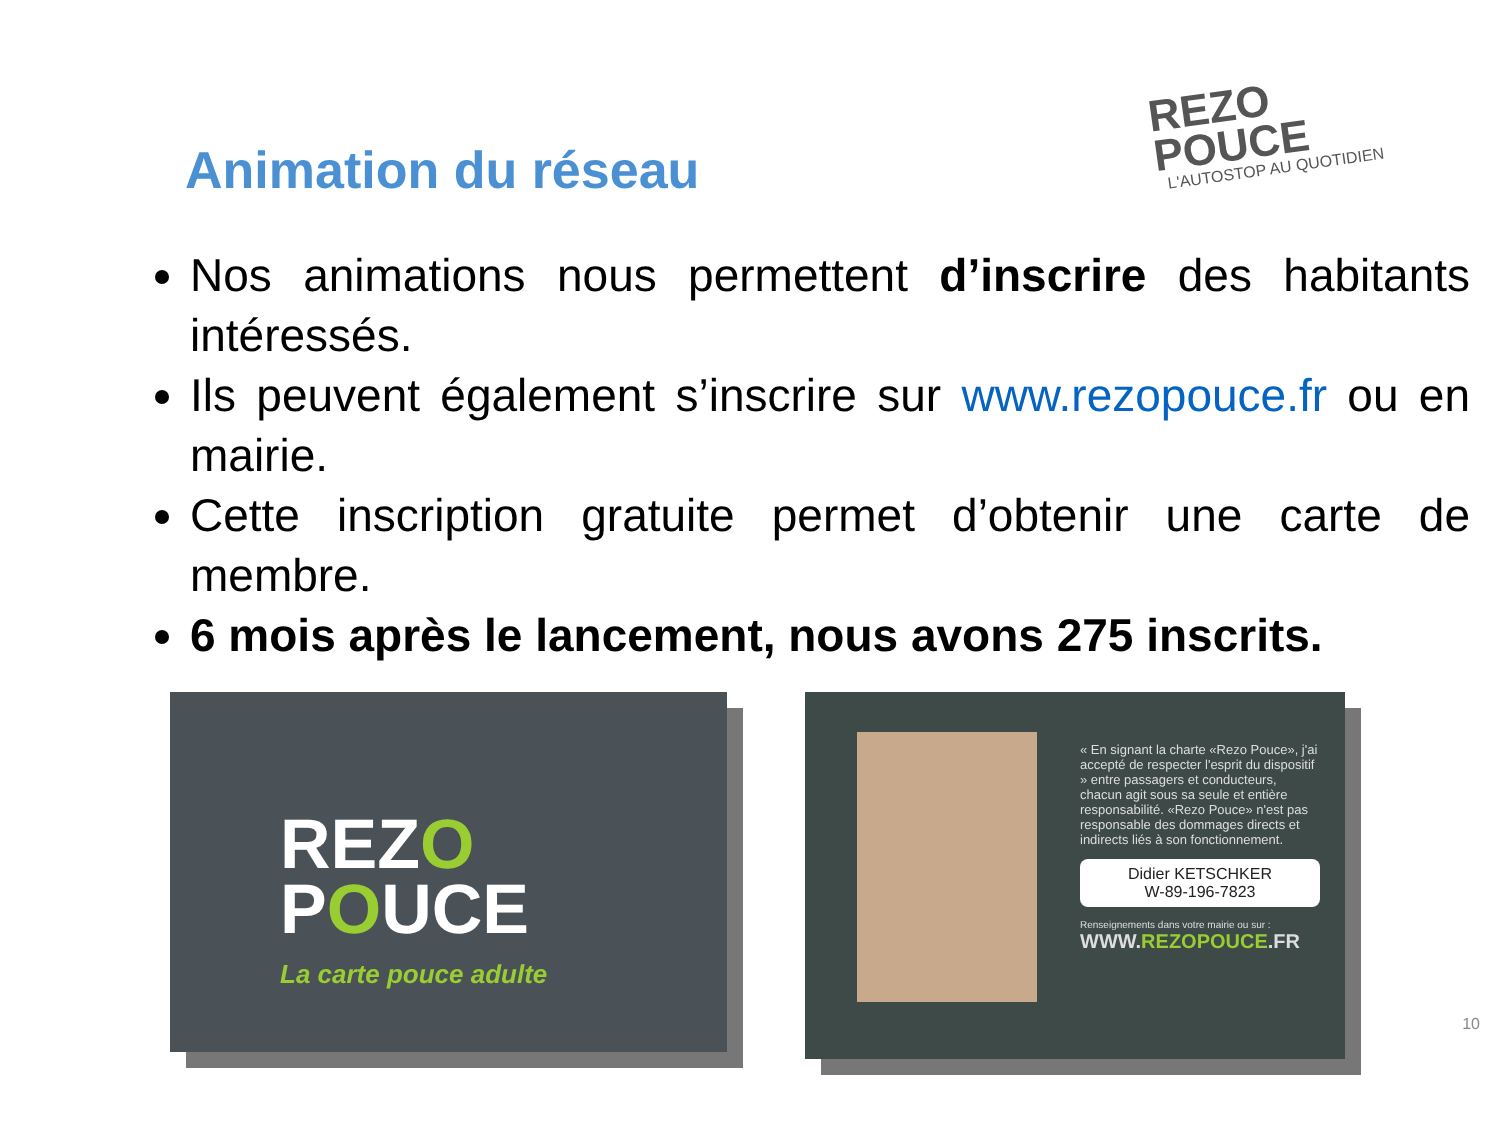REZO
POUCE
L'AUTOSTOP AU QUOTIDIEN
Animation du réseau
Nos animations nous permettent d’inscrire des habitants intéressés.
Ils peuvent également s’inscrire sur www.rezopouce.fr ou en mairie.
Cette inscription gratuite permet d’obtenir une carte de membre.
6 mois après le lancement, nous avons 275 inscrits.
REZO
POUCE
La carte pouce adulte
« En signant la charte «Rezo Pouce», j'ai accepté de respecter l'esprit du dispositif » entre passagers et conducteurs, chacun agit sous sa seule et entière responsabilité. «Rezo Pouce» n'est pas responsable des dommages directs et indirects liés à son fonctionnement.
Didier KETSCHKER
W-89-196-7823
Renseignements dans votre mairie ou sur :
WWW.REZOPOUCE.FR
10